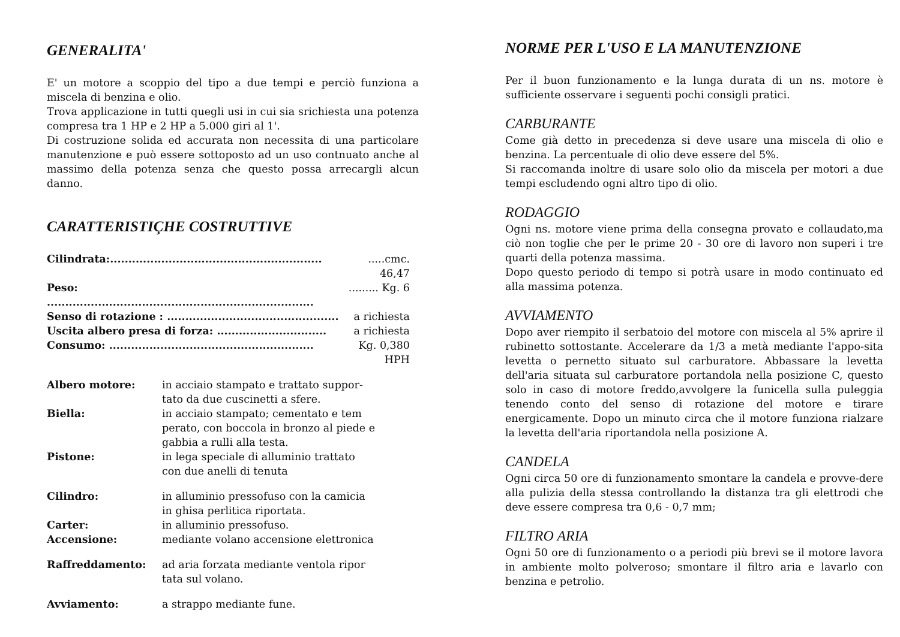GENERALITA'
E' un motore a scoppio del tipo a due tempi e perciò funziona a miscela di benzina e olio.
Trova applicazione in tutti quegli usi in cui sia srichiesta una potenza compresa tra 1 HP e 2 HP a 5.000 giri al 1'.
Di costruzione solida ed accurata non necessita di una particolare manutenzione e può essere sottoposto ad un uso contnuato anche al massimo della potenza senza che questo possa arrecargli alcun danno.
CARATTERISTIÇHE COSTRUTTIVE
| Cilindrata:.......................................................... | .....cmc. 46,47 |
| Peso: ......................................................................... | ......... Kg. 6 |
| Senso di rotazione : ............................................... | a richiesta |
| Uscita albero presa di forza: .............................. | a richiesta |
| Consumo: ........................................................ | Kg. 0,380 HPH |
| Albero motore: | in acciaio stampato e trattato suppor- tato da due cuscinetti a sfere. |
| Biella: | in acciaio stampato; cementato e tem perato, con boccola in bronzo al piede e gabbia a rulli alla testa. |
| Pistone: | in lega speciale di alluminio trattato con due anelli di tenuta |
| Cilindro: | in alluminio pressofuso con la camicia in ghisa perlitica riportata. |
| Carter: | in alluminio pressofuso. |
| Accensione: | mediante volano accensione elettronica |
| Raffreddamento: | ad aria forzata mediante ventola ripor tata sul volano. |
| Avviamento: | a strappo mediante fune. |
NORME PER L'USO E LA MANUTENZIONE
Per il buon funzionamento e la lunga durata di un ns. motore è sufficiente osservare i seguenti pochi consigli pratici.
CARBURANTE
Come già detto in precedenza si deve usare una miscela di olio e benzina. La percentuale di olio deve essere del 5%.
Si raccomanda inoltre di usare solo olio da miscela per motori a due tempi escludendo ogni altro tipo di olio.
RODAGGIO
Ogni ns. motore viene prima della consegna provato e collaudato,ma ciò non toglie che per le prime 20 - 30 ore di lavoro non superi i tre quarti della potenza massima.
Dopo questo periodo di tempo si potrà usare in modo continuato ed alla massima potenza.
AVVIAMENTO
Dopo aver riempito il serbatoio del motore con miscela al 5% aprire il rubinetto sottostante. Accelerare da 1/3 a metà mediante l'appo-sita levetta o pernetto situato sul carburatore. Abbassare la levetta dell'aria situata sul carburatore portandola nella posizione C, questo solo in caso di motore freddo,avvolgere la funicella sulla puleggia tenendo conto del senso di rotazione del motore e tirare energicamente. Dopo un minuto circa che il motore funziona rialzare la levetta dell'aria riportandola nella posizione A.
CANDELA
Ogni circa 50 ore di funzionamento smontare la candela e provve-dere alla pulizia della stessa controllando la distanza tra gli elettrodi che deve essere compresa tra 0,6 - 0,7 mm;
FILTRO ARIA
Ogni 50 ore di funzionamento o a periodi più brevi se il motore lavora in ambiente molto polveroso; smontare il filtro aria e lavarlo con benzina e petrolio.